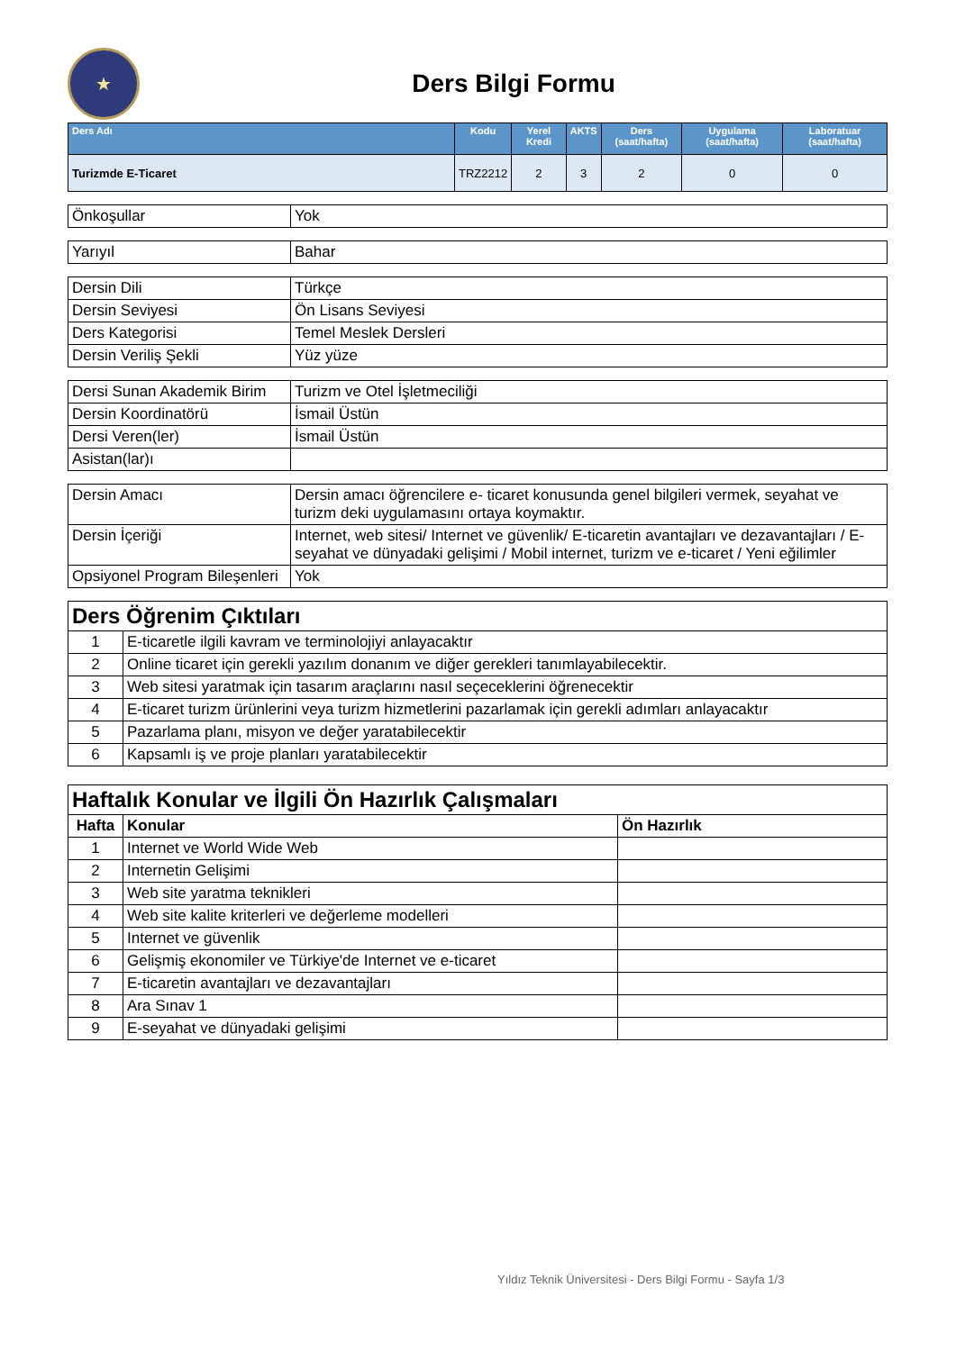★
Ders Bilgi Formu
| Ders Adı | Kodu | Yerel Kredi | AKTS | Ders (saat/hafta) | Uygulama (saat/hafta) | Laboratuar (saat/hafta) |
| --- | --- | --- | --- | --- | --- | --- |
| Turizmde E-Ticaret | TRZ2212 | 2 | 3 | 2 | 0 | 0 |
| Önkoşullar | Yok |
| Yarıyıl | Bahar |
| Dersin Dili | Türkçe |
| Dersin Seviyesi | Ön Lisans Seviyesi |
| Ders Kategorisi | Temel Meslek Dersleri |
| Dersin Veriliş Şekli | Yüz yüze |
| Dersi Sunan Akademik Birim | Turizm ve Otel İşletmeciliği |
| Dersin Koordinatörü | İsmail Üstün |
| Dersi Veren(ler) | İsmail Üstün |
| Asistan(lar)ı | |
| Dersin Amacı | Dersin amacı öğrencilere e- ticaret konusunda genel bilgileri vermek, seyahat ve turizm deki uygulamasını ortaya koymaktır. |
| Dersin İçeriği | Internet, web sitesi/ Internet ve güvenlik/ E-ticaretin avantajları ve dezavantajları / E-seyahat ve dünyadaki gelişimi / Mobil internet, turizm ve e-ticaret / Yeni eğilimler |
| Opsiyonel Program Bileşenleri | Yok |
| Ders Öğrenim Çıktıları | |
| 1 | E-ticaretle ilgili kavram ve terminolojiyi anlayacaktır |
| 2 | Online ticaret için gerekli yazılım donanım ve diğer gerekleri tanımlayabilecektir. |
| 3 | Web sitesi yaratmak için tasarım araçlarını nasıl seçeceklerini öğrenecektir |
| 4 | E-ticaret turizm ürünlerini veya turizm hizmetlerini pazarlamak için gerekli adımları anlayacaktır |
| 5 | Pazarlama planı, misyon ve değer yaratabilecektir |
| 6 | Kapsamlı iş ve proje planları yaratabilecektir |
| Haftalık Konular ve İlgili Ön Hazırlık Çalışmaları | | |
| Hafta | Konular | Ön Hazırlık |
| 1 | Internet ve World Wide Web | |
| 2 | Internetin Gelişimi | |
| 3 | Web site yaratma teknikleri | |
| 4 | Web site kalite kriterleri ve değerleme modelleri | |
| 5 | Internet ve güvenlik | |
| 6 | Gelişmiş ekonomiler ve Türkiye'de Internet ve e-ticaret | |
| 7 | E-ticaretin avantajları ve dezavantajları | |
| 8 | Ara Sınav 1 | |
| 9 | E-seyahat ve dünyadaki gelişimi | |
Yıldız Teknik Üniversitesi - Ders Bilgi Formu - Sayfa 1/3